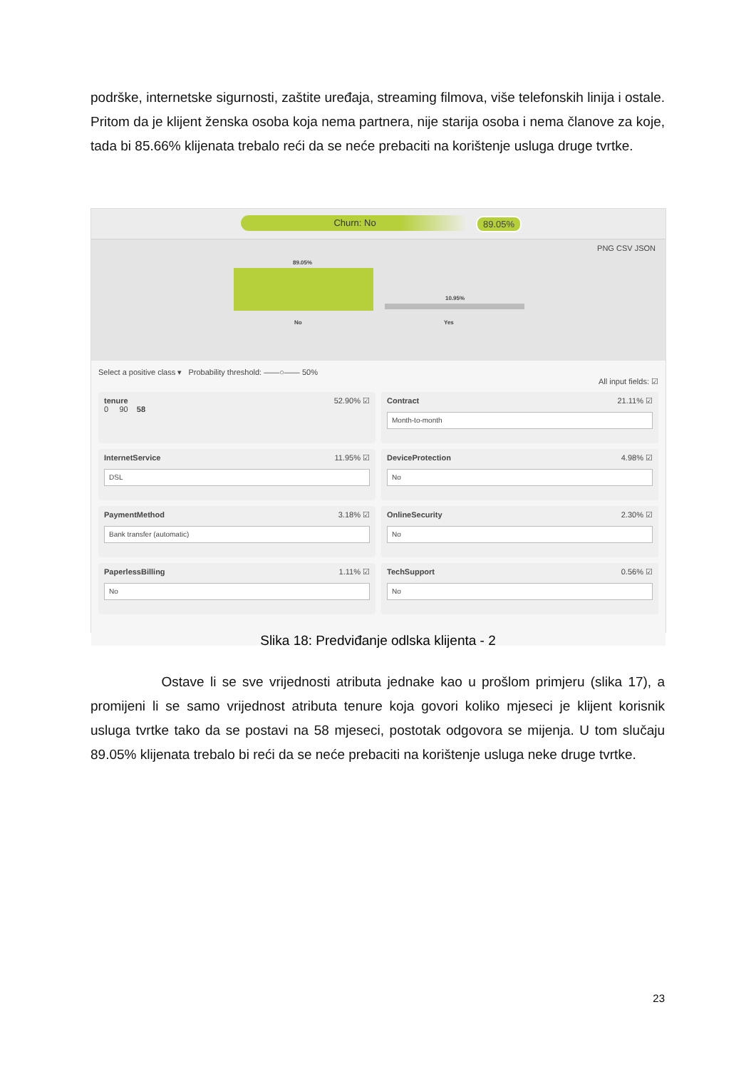podrške, internetske sigurnosti, zaštite uređaja, streaming filmova, više telefonskih linija i ostale. Pritom da je klijent ženska osoba koja nema partnera, nije starija osoba i nema članove za koje, tada bi 85.66% klijenata trebalo reći da se neće prebaciti na korištenje usluga druge tvrtke.
Churn: No 89.05%
PNG CSV JSON
89.05%
10.95%
No Yes
Select a positive class ▾ Probability threshold: ——○—— 50%
All input fields: ☑
tenure 52.90% ☑
0 90 58
Contract 21.11% ☑
Month-to-month
InternetService 11.95% ☑
DSL
DeviceProtection 4.98% ☑
No
PaymentMethod 3.18% ☑
Bank transfer (automatic)
OnlineSecurity 2.30% ☑
No
PaperlessBilling 1.11% ☑
No
TechSupport 0.56% ☑
No
Slika 18: Predviđanje odlska klijenta - 2
Ostave li se sve vrijednosti atributa jednake kao u prošlom primjeru (slika 17), a promijeni li se samo vrijednost atributa tenure koja govori koliko mjeseci je klijent korisnik usluga tvrtke tako da se postavi na 58 mjeseci, postotak odgovora se mijenja. U tom slučaju 89.05% klijenata trebalo bi reći da se neće prebaciti na korištenje usluga neke druge tvrtke.
23